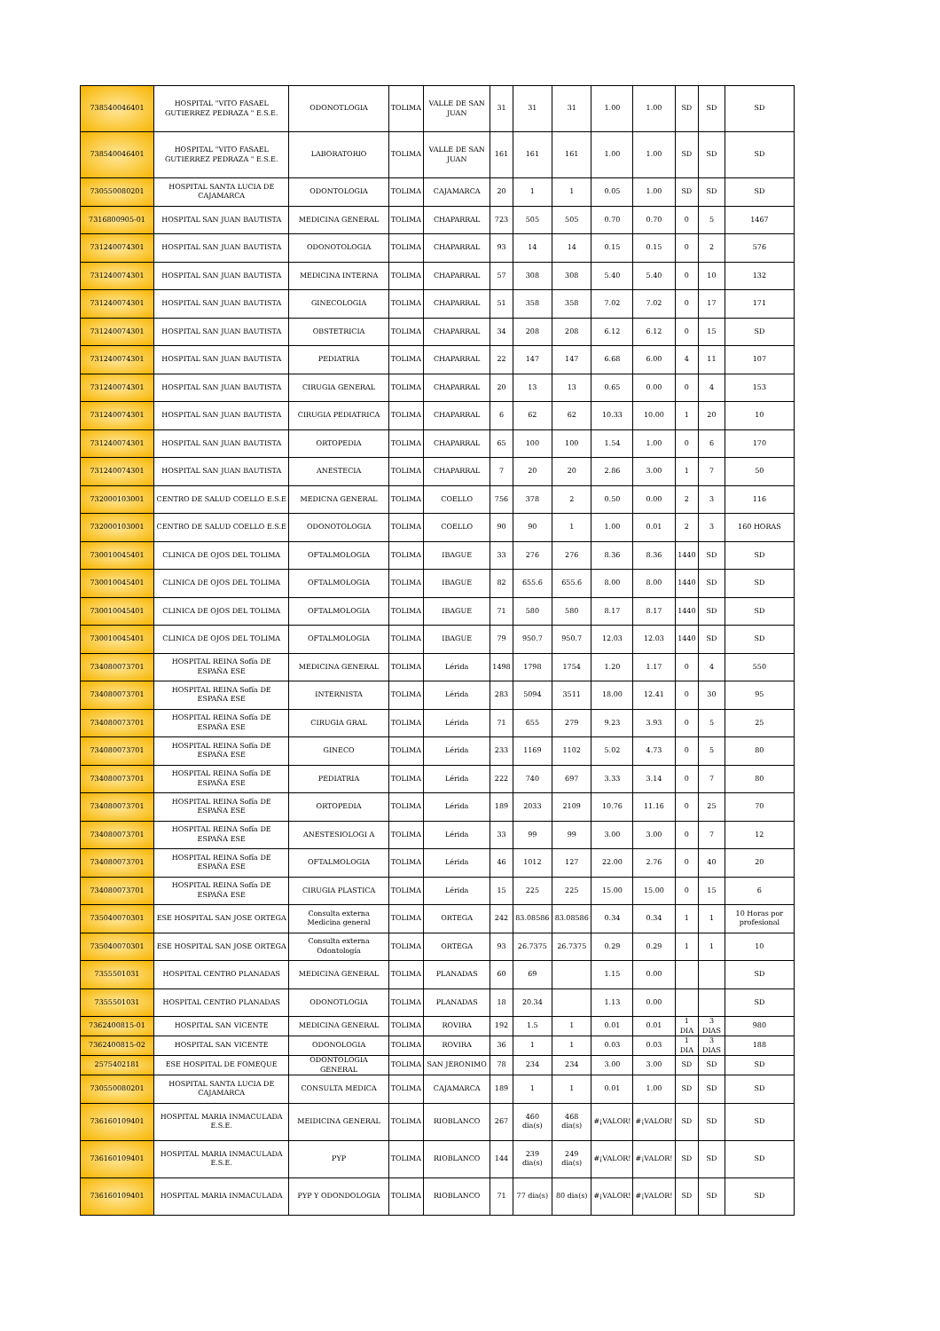| 738540046401 | HOSPITAL "VITO FASAEL GUTIERREZ PEDRAZA " E.S.E. | ODONOTLOGIA | TOLIMA | VALLE DE SAN JUAN | 31 | 31 | 31 | 1.00 | 1.00 | SD | SD | SD |
| 738540046401 | HOSPITAL "VITO FASAEL GUTIERREZ PEDRAZA " E.S.E. | LABORATORIO | TOLIMA | VALLE DE SAN JUAN | 161 | 161 | 161 | 1.00 | 1.00 | SD | SD | SD |
| 730550080201 | HOSPITAL SANTA LUCIA DE CAJAMARCA | ODONTOLOGIA | TOLIMA | CAJAMARCA | 20 | 1 | 1 | 0.05 | 1.00 | SD | SD | SD |
| 7316800905-01 | HOSPITAL SAN JUAN BAUTISTA | MEDICINA GENERAL | TOLIMA | CHAPARRAL | 723 | 505 | 505 | 0.70 | 0.70 | 0 | 5 | 1467 |
| 731240074301 | HOSPITAL SAN JUAN BAUTISTA | ODONOTOLOGIA | TOLIMA | CHAPARRAL | 93 | 14 | 14 | 0.15 | 0.15 | 0 | 2 | 576 |
| 731240074301 | HOSPITAL SAN JUAN BAUTISTA | MEDICINA INTERNA | TOLIMA | CHAPARRAL | 57 | 308 | 308 | 5.40 | 5.40 | 0 | 10 | 132 |
| 731240074301 | HOSPITAL SAN JUAN BAUTISTA | GINECOLOGIA | TOLIMA | CHAPARRAL | 51 | 358 | 358 | 7.02 | 7.02 | 0 | 17 | 171 |
| 731240074301 | HOSPITAL SAN JUAN BAUTISTA | OBSTETRICIA | TOLIMA | CHAPARRAL | 34 | 208 | 208 | 6.12 | 6.12 | 0 | 15 | SD |
| 731240074301 | HOSPITAL SAN JUAN BAUTISTA | PEDIATRIA | TOLIMA | CHAPARRAL | 22 | 147 | 147 | 6.68 | 6.00 | 4 | 11 | 107 |
| 731240074301 | HOSPITAL SAN JUAN BAUTISTA | CIRUGIA GENERAL | TOLIMA | CHAPARRAL | 20 | 13 | 13 | 0.65 | 0.00 | 0 | 4 | 153 |
| 731240074301 | HOSPITAL SAN JUAN BAUTISTA | CIRUGIA PEDIATRICA | TOLIMA | CHAPARRAL | 6 | 62 | 62 | 10.33 | 10.00 | 1 | 20 | 10 |
| 731240074301 | HOSPITAL SAN JUAN BAUTISTA | ORTOPEDIA | TOLIMA | CHAPARRAL | 65 | 100 | 100 | 1.54 | 1.00 | 0 | 6 | 170 |
| 731240074301 | HOSPITAL SAN JUAN BAUTISTA | ANESTECIA | TOLIMA | CHAPARRAL | 7 | 20 | 20 | 2.86 | 3.00 | 1 | 7 | 50 |
| 732000103001 | CENTRO DE SALUD COELLO E.S.E | MEDICNA GENERAL | TOLIMA | COELLO | 756 | 378 | 2 | 0.50 | 0.00 | 2 | 3 | 116 |
| 732000103001 | CENTRO DE SALUD COELLO E.S.E | ODONOTOLOGIA | TOLIMA | COELLO | 90 | 90 | 1 | 1.00 | 0.01 | 2 | 3 | 160 HORAS |
| 730010045401 | CLINICA DE OJOS DEL TOLIMA | OFTALMOLOGIA | TOLIMA | IBAGUE | 33 | 276 | 276 | 8.36 | 8.36 | 1440 | SD | SD |
| 730010045401 | CLINICA DE OJOS DEL TOLIMA | OFTALMOLOGIA | TOLIMA | IBAGUE | 82 | 655.6 | 655.6 | 8.00 | 8.00 | 1440 | SD | SD |
| 730010045401 | CLINICA DE OJOS DEL TOLIMA | OFTALMOLOGIA | TOLIMA | IBAGUE | 71 | 580 | 580 | 8.17 | 8.17 | 1440 | SD | SD |
| 730010045401 | CLINICA DE OJOS DEL TOLIMA | OFTALMOLOGIA | TOLIMA | IBAGUE | 79 | 950.7 | 950.7 | 12.03 | 12.03 | 1440 | SD | SD |
| 734080073701 | HOSPITAL REINA Sofía DE ESPAÑA ESE | MEDICINA GENERAL | TOLIMA | Lérida | 1498 | 1798 | 1754 | 1.20 | 1.17 | 0 | 4 | 550 |
| 734080073701 | HOSPITAL REINA Sofía DE ESPAÑA ESE | INTERNISTA | TOLIMA | Lérida | 283 | 5094 | 3511 | 18.00 | 12.41 | 0 | 30 | 95 |
| 734080073701 | HOSPITAL REINA Sofía DE ESPAÑA ESE | CIRUGIA GRAL | TOLIMA | Lérida | 71 | 655 | 279 | 9.23 | 3.93 | 0 | 5 | 25 |
| 734080073701 | HOSPITAL REINA Sofía DE ESPAÑA ESE | GINECO | TOLIMA | Lérida | 233 | 1169 | 1102 | 5.02 | 4.73 | 0 | 5 | 80 |
| 734080073701 | HOSPITAL REINA Sofía DE ESPAÑA ESE | PEDIATRIA | TOLIMA | Lérida | 222 | 740 | 697 | 3.33 | 3.14 | 0 | 7 | 80 |
| 734080073701 | HOSPITAL REINA Sofía DE ESPAÑA ESE | ORTOPEDIA | TOLIMA | Lérida | 189 | 2033 | 2109 | 10.76 | 11.16 | 0 | 25 | 70 |
| 734080073701 | HOSPITAL REINA Sofía DE ESPAÑA ESE | ANESTESIOLOGI A | TOLIMA | Lérida | 33 | 99 | 99 | 3.00 | 3.00 | 0 | 7 | 12 |
| 734080073701 | HOSPITAL REINA Sofía DE ESPAÑA ESE | OFTALMOLOGIA | TOLIMA | Lérida | 46 | 1012 | 127 | 22.00 | 2.76 | 0 | 40 | 20 |
| 734080073701 | HOSPITAL REINA Sofía DE ESPAÑA ESE | CIRUGIA PLASTICA | TOLIMA | Lérida | 15 | 225 | 225 | 15.00 | 15.00 | 0 | 15 | 6 |
| 735040070301 | ESE HOSPITAL SAN JOSE ORTEGA | Consulta externa Medicina general | TOLIMA | ORTEGA | 242 | 83.08586 | 83.08586 | 0.34 | 0.34 | 1 | 1 | 10 Horas por profesional |
| 735040070301 | ESE HOSPITAL SAN JOSE ORTEGA | Consulta externa Odontología | TOLIMA | ORTEGA | 93 | 26.7375 | 26.7375 | 0.29 | 0.29 | 1 | 1 | 10 |
| 7355501031 | HOSPITAL CENTRO PLANADAS | MEDICINA GENERAL | TOLIMA | PLANADAS | 60 | 69 | | 1.15 | 0.00 | | | SD |
| 7355501031 | HOSPITAL CENTRO PLANADAS | ODONOTLOGIA | TOLIMA | PLANADAS | 18 | 20.34 | | 1.13 | 0.00 | | | SD |
| 7362400815-01 | HOSPITAL SAN VICENTE | MEDICINA GENERAL | TOLIMA | ROVIRA | 192 | 1.5 | 1 | 0.01 | 0.01 | 1 DIA | 3 DIAS | 980 |
| 7362400815-02 | HOSPITAL SAN VICENTE | ODONOLOGIA | TOLIMA | ROVIRA | 36 | 1 | 1 | 0.03 | 0.03 | 1 DIA | 3 DIAS | 188 |
| 2575402181 | ESE HOSPITAL DE FOMEQUE | ODONTOLOGIA GENERAL | TOLIMA | SAN JERONIMO | 78 | 234 | 234 | 3.00 | 3.00 | SD | SD | SD |
| 730550080201 | HOSPITAL SANTA LUCIA DE CAJAMARCA | CONSULTA MEDICA | TOLIMA | CAJAMARCA | 189 | 1 | 1 | 0.01 | 1.00 | SD | SD | SD |
| 736160109401 | HOSPITAL MARIA INMACULADA E.S.E. | MEIDICINA GENERAL | TOLIMA | RIOBLANCO | 267 | 460 dia(s) | 468 dia(s) | #¡VALOR! | #¡VALOR! | SD | SD | SD |
| 736160109401 | HOSPITAL MARIA INMACULADA E.S.E. | PYP | TOLIMA | RIOBLANCO | 144 | 239 dia(s) | 249 dia(s) | #¡VALOR! | #¡VALOR! | SD | SD | SD |
| 736160109401 | HOSPITAL MARIA INMACULADA | PYP Y ODONDOLOGIA | TOLIMA | RIOBLANCO | 71 | 77 dia(s) | 80 dia(s) | #¡VALOR! | #¡VALOR! | SD | SD | SD |